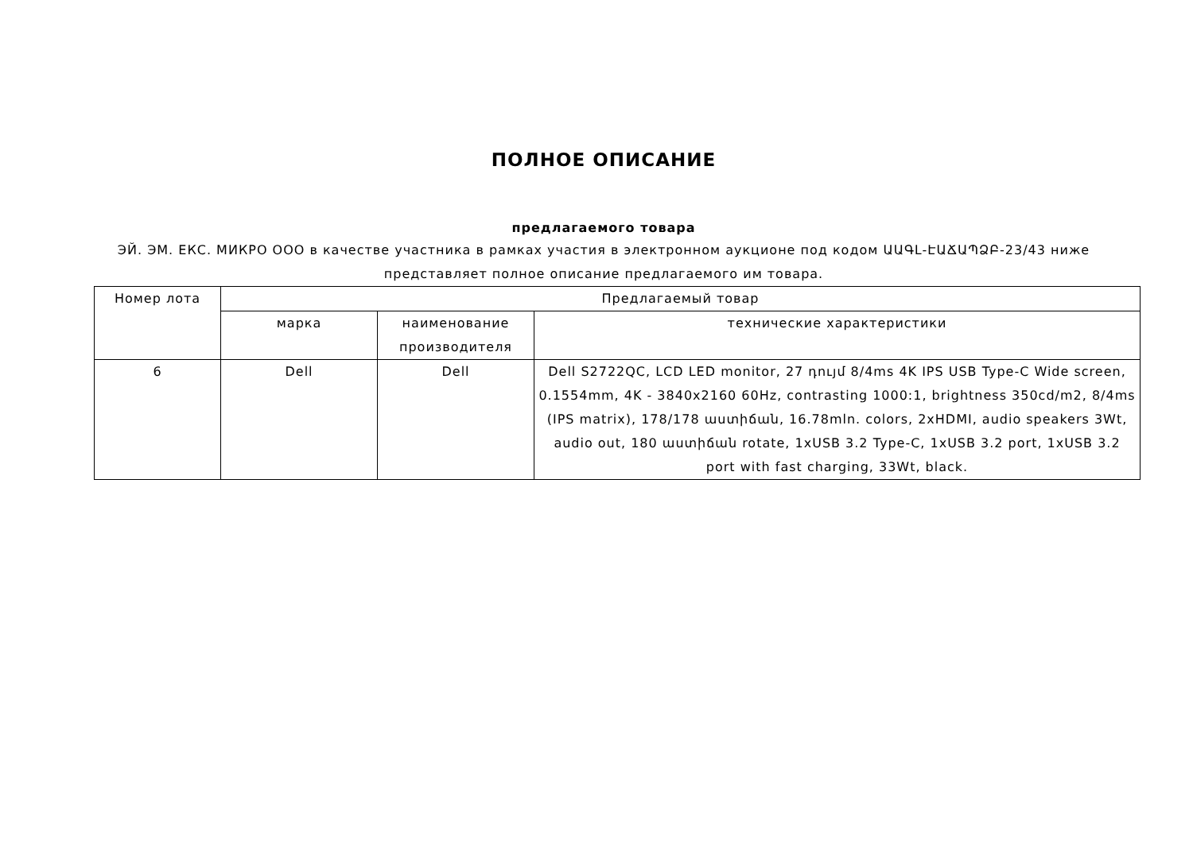ПОЛНОЕ ОПИСАНИЕ
предлагаемого товара
ЭЙ. ЭМ. ЕКС. МИКРО ООО в качестве участника в рамках участия в электронном аукционе под кодом ԱԱԳԼ-ԷԱՃԱՊՁԲ-23/43 ниже представляет полное описание предлагаемого им товара.
| Номер лота | Предлагаемый товар | | |
| --- | --- | --- | --- |
| | марка | наименование производителя | технические характеристики |
| 6 | Dell | Dell | Dell S2722QC, LCD LED monitor, 27 դույմ 8/4ms 4K IPS USB Type-C Wide screen, 0.1554mm, 4K - 3840x2160 60Hz, contrasting 1000:1, brightness 350cd/m2, 8/4ms (IPS matrix), 178/178 աստիճան, 16.78mln. colors, 2xHDMI, audio speakers 3Wt, audio out, 180 աստիճան rotate, 1xUSB 3.2 Type-C, 1xUSB 3.2 port, 1xUSB 3.2 port with fast charging, 33Wt, black. |